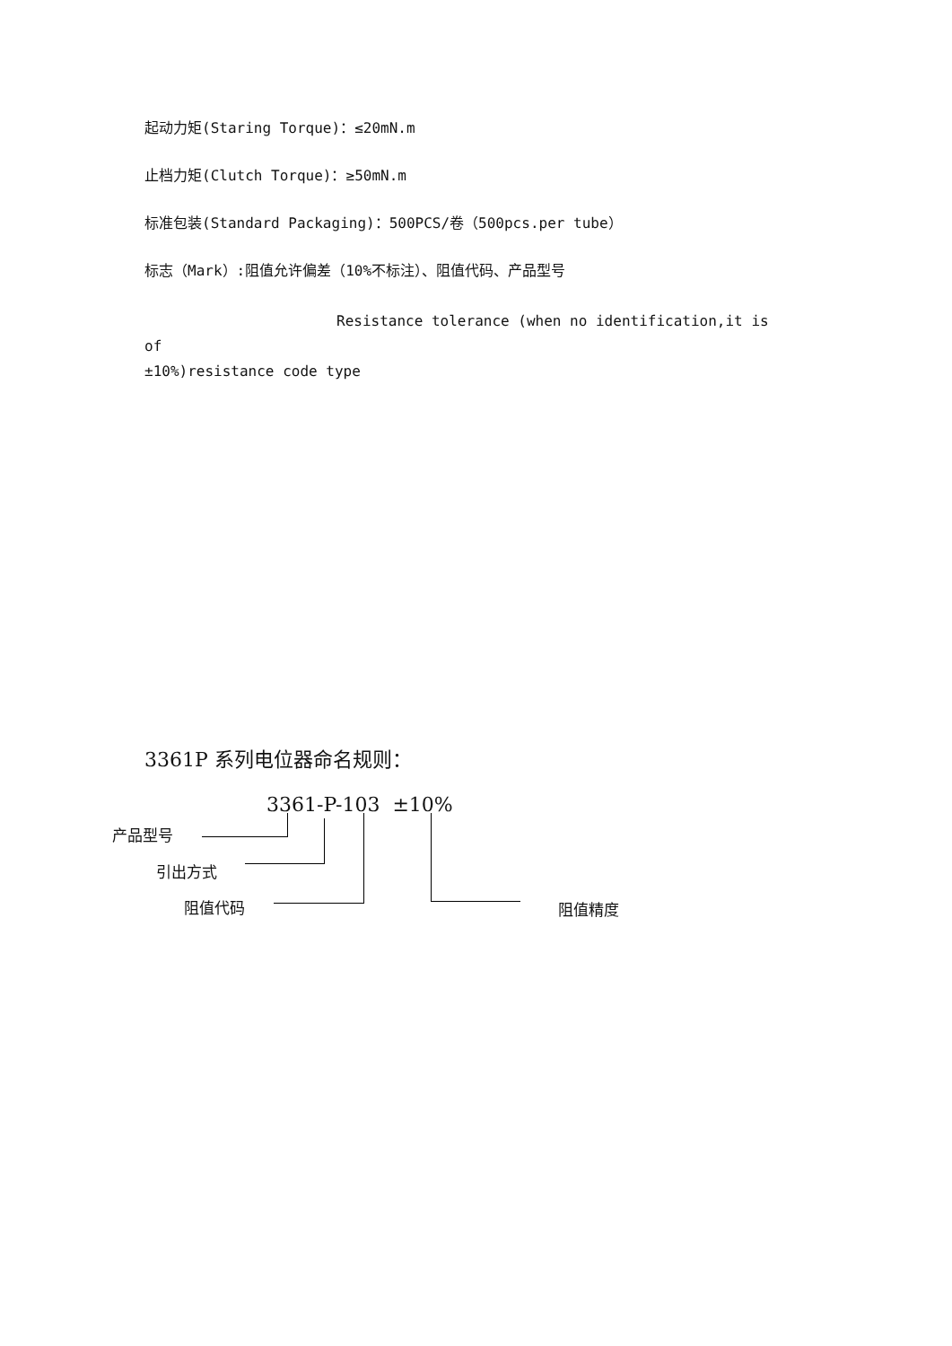起动力矩(Staring Torque)：≤20mN.m
止档力矩(Clutch Torque)：≥50mN.m
标准包装(Standard Packaging)：500PCS/卷（500pcs.per tube）
标志（Mark）:阻值允许偏差（10%不标注）、阻值代码、产品型号
Resistance tolerance (when no identification,it is of
±10%)resistance code type
3361P 系列电位器命名规则：
3361-P-103 ±10%
产品型号
引出方式
阻值代码 阻值精度